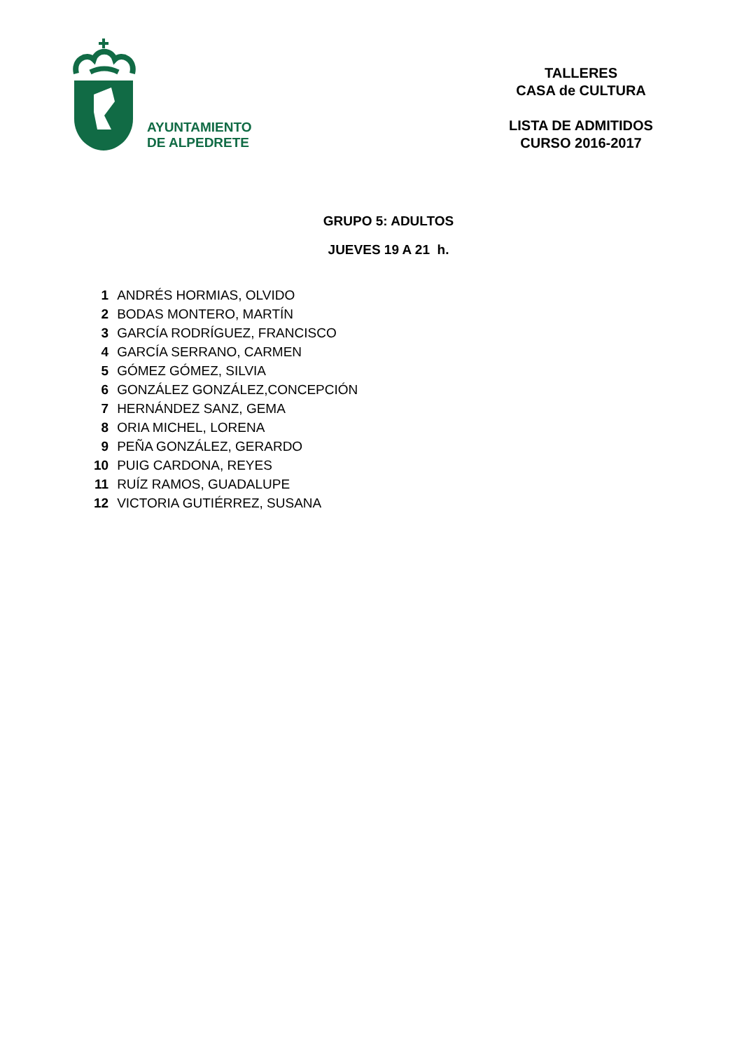AYUNTAMIENTO
DE ALPEDRETE
TALLERES
CASA de CULTURA
LISTA DE ADMITIDOS
CURSO 2016-2017
GRUPO 5: ADULTOS
JUEVES 19 A 21 h.
| 1 | ANDRÉS HORMIAS, OLVIDO |
| 2 | BODAS MONTERO, MARTÍN |
| 3 | GARCÍA RODRÍGUEZ, FRANCISCO |
| 4 | GARCÍA SERRANO, CARMEN |
| 5 | GÓMEZ GÓMEZ, SILVIA |
| 6 | GONZÁLEZ GONZÁLEZ,CONCEPCIÓN |
| 7 | HERNÁNDEZ SANZ, GEMA |
| 8 | ORIA MICHEL, LORENA |
| 9 | PEÑA GONZÁLEZ, GERARDO |
| 10 | PUIG CARDONA, REYES |
| 11 | RUÍZ RAMOS, GUADALUPE |
| 12 | VICTORIA GUTIÉRREZ, SUSANA |